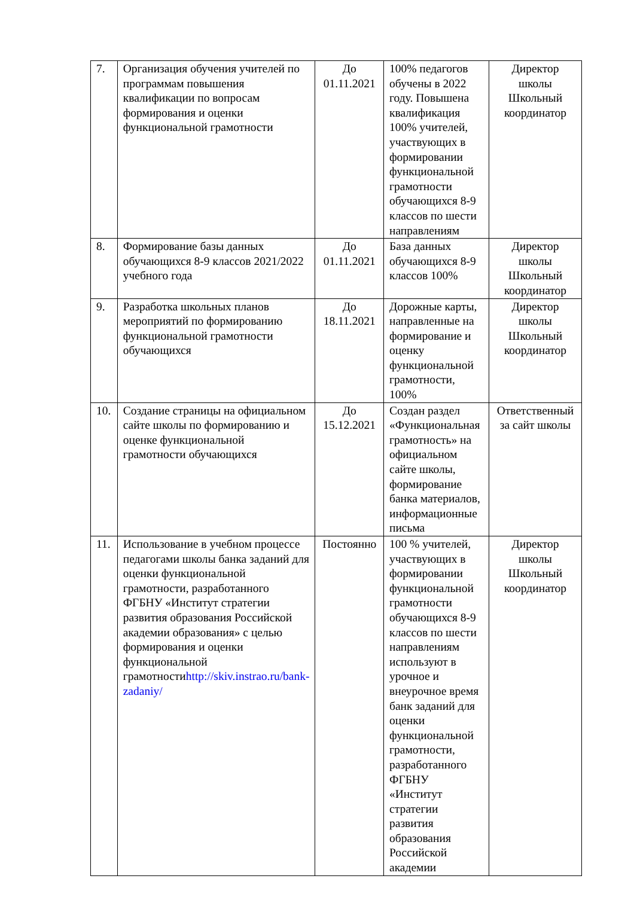| 7. | Организация обучения учителей по программам повышения квалификации по вопросам формирования и оценки функциональной грамотности | До 01.11.2021 | 100% педагогов обучены в 2022 году. Повышена квалификация 100% учителей, участвующих в формировании функциональной грамотности обучающихся 8-9 классов по шести направлениям | Директор школы Школьный координатор |
| 8. | Формирование базы данных обучающихся 8-9 классов 2021/2022 учебного года | До 01.11.2021 | База данных обучающихся 8-9 классов 100% | Директор школы Школьный координатор |
| 9. | Разработка школьных планов мероприятий по формированию функциональной грамотности обучающихся | До 18.11.2021 | Дорожные карты, направленные на формирование и оценку функциональной грамотности, 100% | Директор школы Школьный координатор |
| 10. | Создание страницы на официальном сайте школы по формированию и оценке функциональной грамотности обучающихся | До 15.12.2021 | Создан раздел «Функциональная грамотность» на официальном сайте школы, формирование банка материалов, информационные письма | Ответственный за сайт школы |
| 11. | Использование в учебном процессе педагогами школы банка заданий для оценки функциональной грамотности, разработанного ФГБНУ «Институт стратегии развития образования Российской академии образования» с целью формирования и оценки функциональной грамотности http://skiv.instrao.ru/bank-zadaniy/ | Постоянно | 100 % учителей, участвующих в формировании функциональной грамотности обучающихся 8-9 классов по шести направлениям используют в урочное и внеурочное время банк заданий для оценки функциональной грамотности, разработанного ФГБНУ «Институт стратегии развития образования Российской академии | Директор школы Школьный координатор |